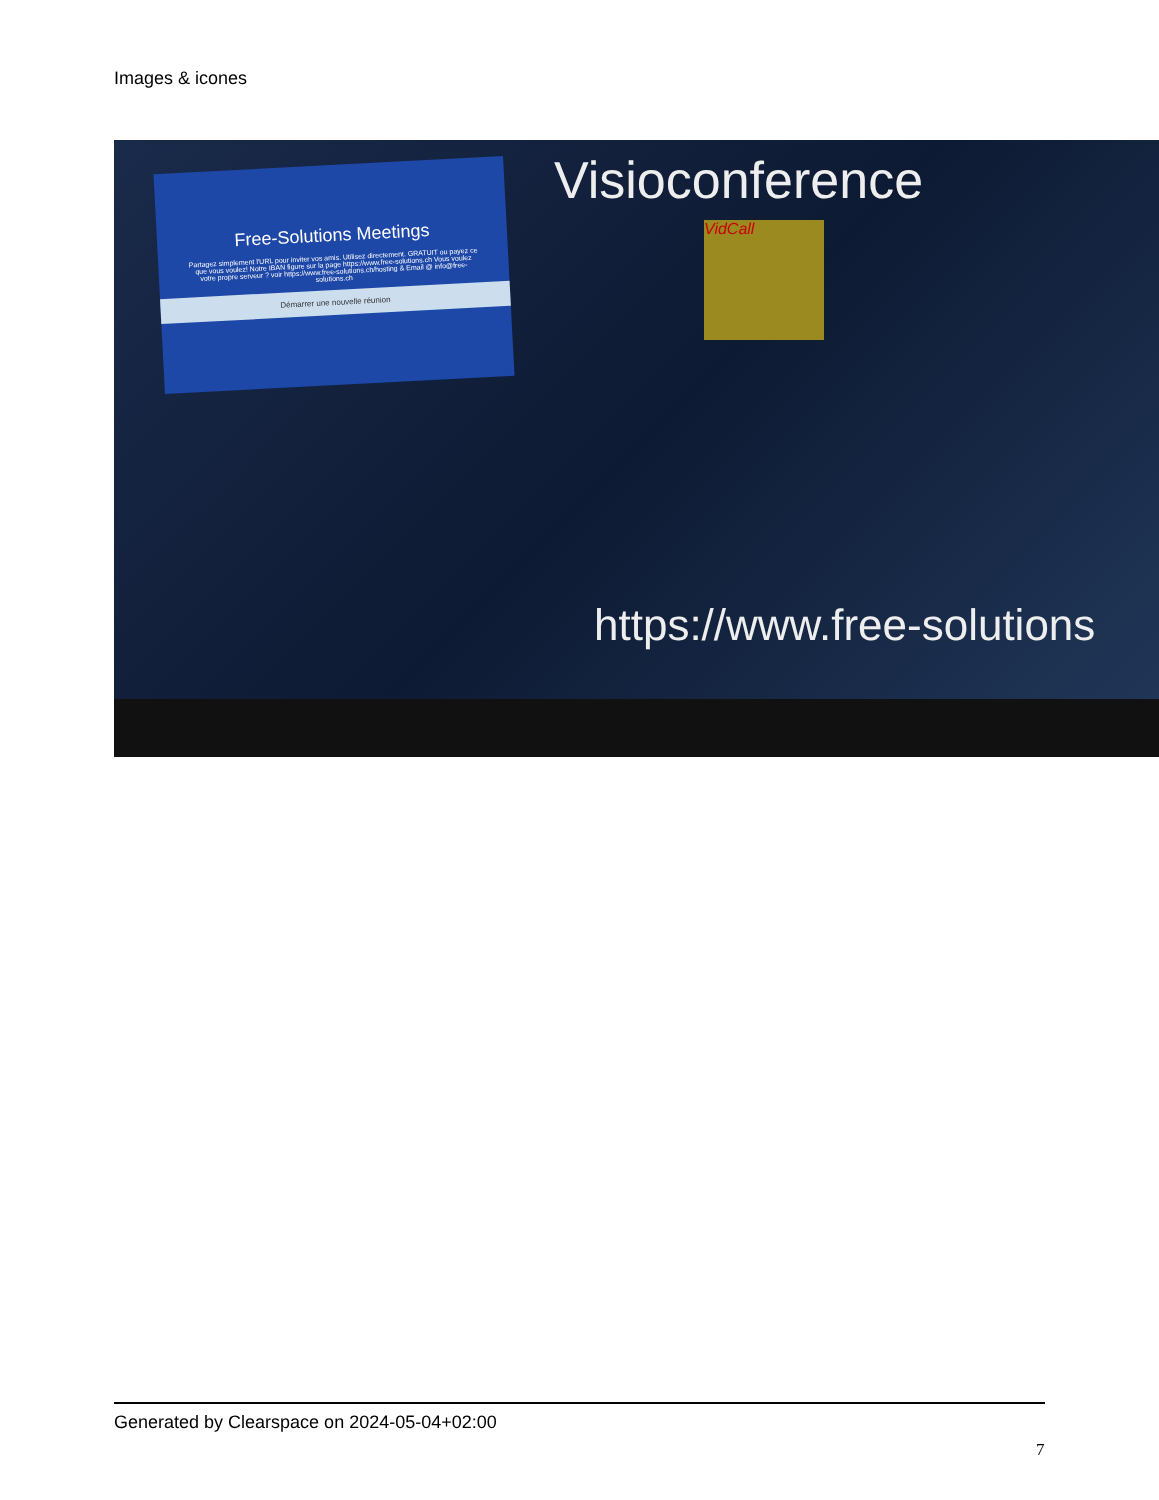Images & icones
Free-Solutions Meetings
Partagez simplement l'URL pour inviter vos amis. Utilisez directement. GRATUIT ou payez ce que vous voulez! Notre IBAN figure sur la page https://www.free-solutions.ch Vous voulez votre propre serveur ? voir https://www.free-solutions.ch/hosting & Email @ info@free-solutions.ch
Démarrer une nouvelle réunion
Visioconference
VidCall
https://www.free-solutions
Generated by Clearspace on 2024-05-04+02:00
7